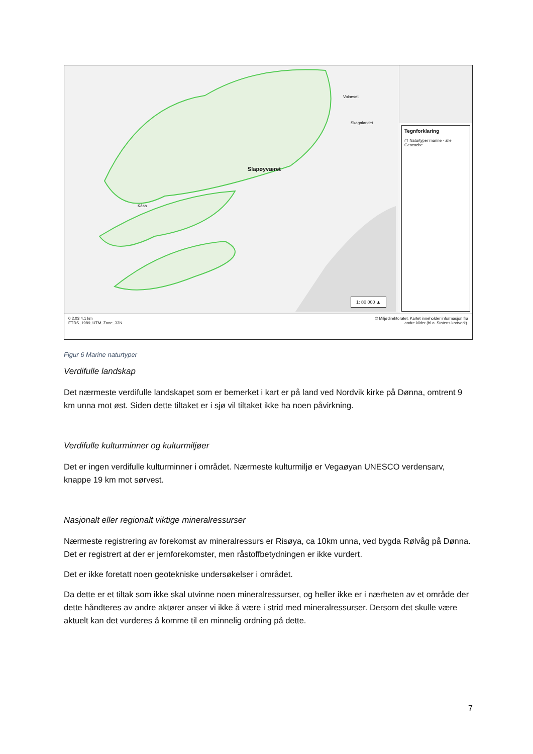Slapøyværet
Volneset
Kåsa
Skagalandet
1: 80 000 ▲
Tegnforklaring
▢ Naturtyper marine - alle
Geocache
0 2,03 4,1 km
ETRS_1989_UTM_Zone_33N
© Miljødirektoratet. Kartet inneholder informasjon fra
andre kilder (bl.a. Statens kartverk).
Figur 6 Marine naturtyper
Verdifulle landskap
Det nærmeste verdifulle landskapet som er bemerket i kart er på land ved Nordvik kirke på Dønna, omtrent 9 km unna mot øst. Siden dette tiltaket er i sjø vil tiltaket ikke ha noen påvirkning.
Verdifulle kulturminner og kulturmiljøer
Det er ingen verdifulle kulturminner i området. Nærmeste kulturmiljø er Vegaøyan UNESCO verdensarv, knappe 19 km mot sørvest.
Nasjonalt eller regionalt viktige mineralressurser
Nærmeste registrering av forekomst av mineralressurs er Risøya, ca 10km unna, ved bygda Rølvåg på Dønna. Det er registrert at der er jernforekomster, men råstoffbetydningen er ikke vurdert.
Det er ikke foretatt noen geotekniske undersøkelser i området.
Da dette er et tiltak som ikke skal utvinne noen mineralressurser, og heller ikke er i nærheten av et område der dette håndteres av andre aktører anser vi ikke å være i strid med mineralressurser. Dersom det skulle være aktuelt kan det vurderes å komme til en minnelig ordning på dette.
7